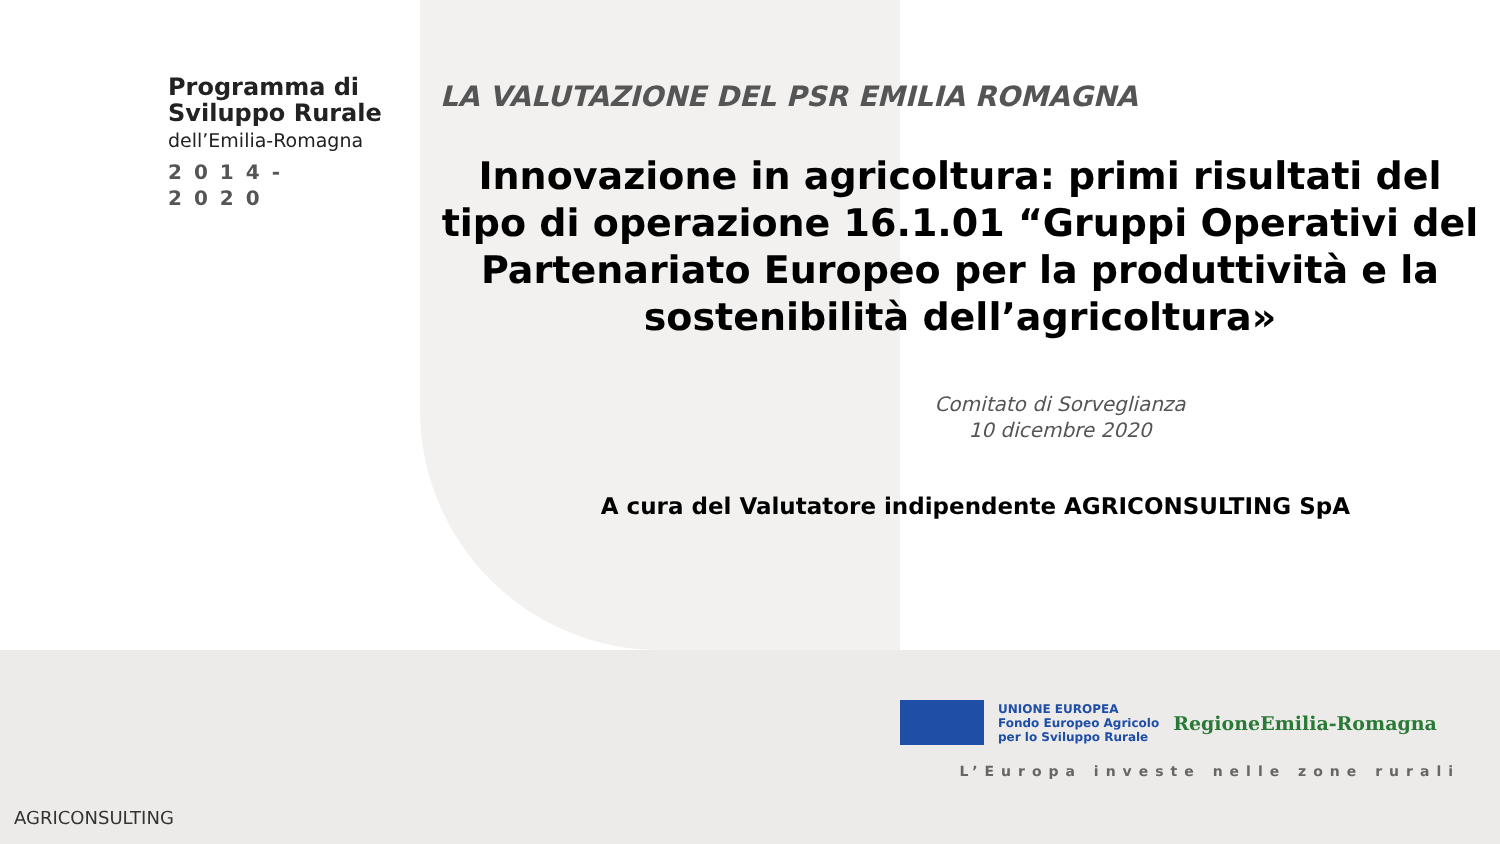Programma di
Sviluppo Rurale
dell’Emilia-Romagna
2014-2020
LA VALUTAZIONE DEL PSR EMILIA ROMAGNA
Innovazione in agricoltura: primi risultati del tipo di operazione 16.1.01 “Gruppi Operativi del Partenariato Europeo per la produttività e la sostenibilità dell’agricoltura»
Comitato di Sorveglianza
10 dicembre 2020
A cura del Valutatore indipendente AGRICONSULTING SpA
UNIONE EUROPEA
Fondo Europeo Agricolo
per lo Sviluppo Rurale
RegioneEmilia-Romagna
L’Europa investe nelle zone rurali
AGRICONSULTING